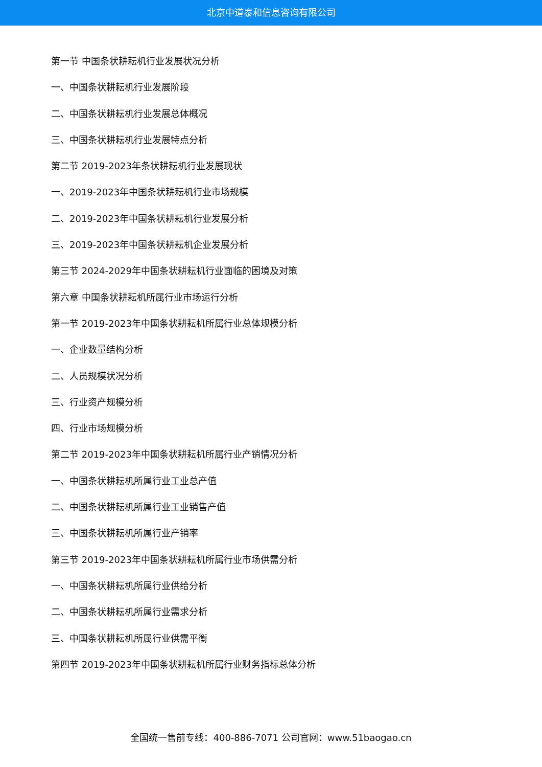北京中道泰和信息咨询有限公司
第一节 中国条状耕耘机行业发展状况分析
一、中国条状耕耘机行业发展阶段
二、中国条状耕耘机行业发展总体概况
三、中国条状耕耘机行业发展特点分析
第二节 2019-2023年条状耕耘机行业发展现状
一、2019-2023年中国条状耕耘机行业市场规模
二、2019-2023年中国条状耕耘机行业发展分析
三、2019-2023年中国条状耕耘机企业发展分析
第三节 2024-2029年中国条状耕耘机行业面临的困境及对策
第六章 中国条状耕耘机所属行业市场运行分析
第一节 2019-2023年中国条状耕耘机所属行业总体规模分析
一、企业数量结构分析
二、人员规模状况分析
三、行业资产规模分析
四、行业市场规模分析
第二节 2019-2023年中国条状耕耘机所属行业产销情况分析
一、中国条状耕耘机所属行业工业总产值
二、中国条状耕耘机所属行业工业销售产值
三、中国条状耕耘机所属行业产销率
第三节 2019-2023年中国条状耕耘机所属行业市场供需分析
一、中国条状耕耘机所属行业供给分析
二、中国条状耕耘机所属行业需求分析
三、中国条状耕耘机所属行业供需平衡
第四节 2019-2023年中国条状耕耘机所属行业财务指标总体分析
全国统一售前专线：400-886-7071 公司官网：www.51baogao.cn